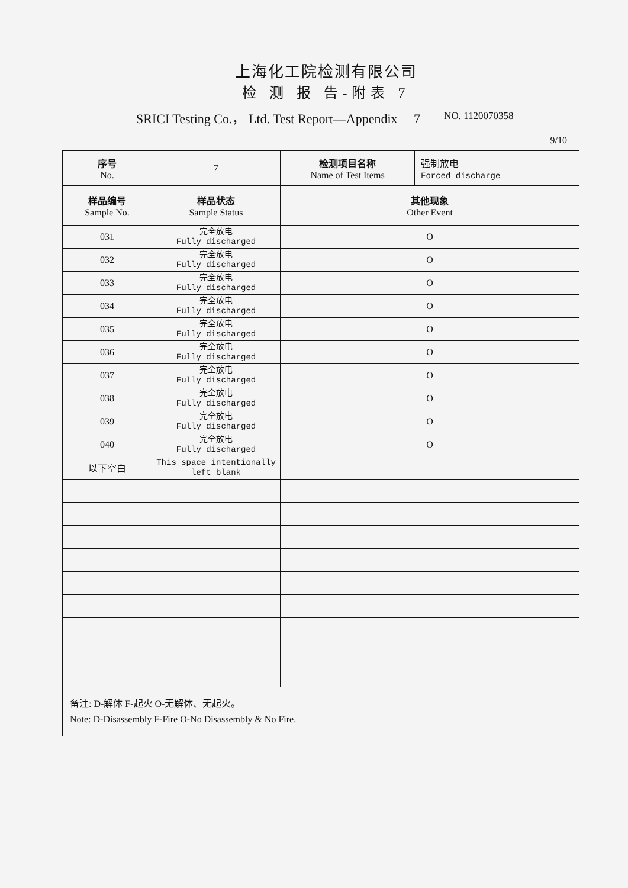上海化工院检测有限公司
检 测 报 告-附表 7
SRICI Testing Co.， Ltd. Test Report—Appendix 7 NO. 1120070358
9/10
| 序号 No. | 7 | 检测项目名称 Name of Test Items | 强制放电 Forced discharge |
| 样品编号 Sample No. | 样品状态 Sample Status | 其他现象 Other Event | |
| 031 | 完全放电 Fully discharged | O | |
| 032 | 完全放电 Fully discharged | O | |
| 033 | 完全放电 Fully discharged | O | |
| 034 | 完全放电 Fully discharged | O | |
| 035 | 完全放电 Fully discharged | O | |
| 036 | 完全放电 Fully discharged | O | |
| 037 | 完全放电 Fully discharged | O | |
| 038 | 完全放电 Fully discharged | O | |
| 039 | 完全放电 Fully discharged | O | |
| 040 | 完全放电 Fully discharged | O | |
| 以下空白 | This space intentionally left blank | | |
| 备注: D-解体 F-起火 O-无解体、无起火。 Note: D-Disassembly F-Fire O-No Disassembly & No Fire. | | | |